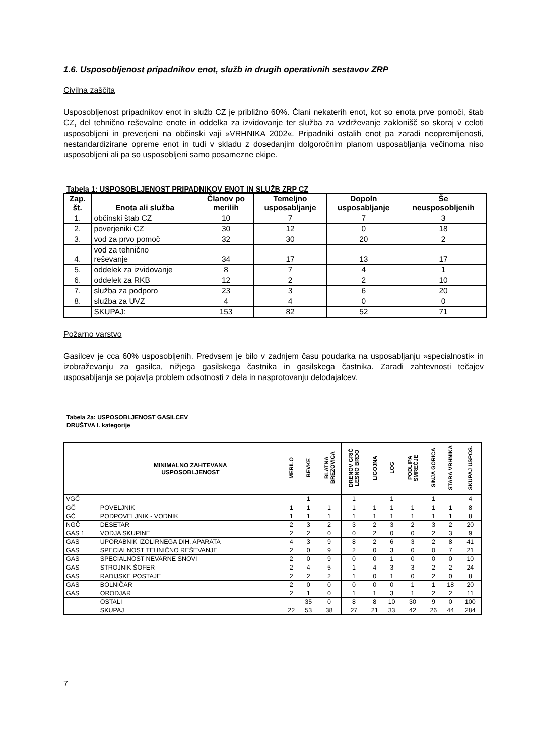1.6. Usposobljenost pripadnikov enot, služb in drugih operativnih sestavov ZRP
Civilna zaščita
Usposobljenost pripadnikov enot in služb CZ je približno 60%. Člani nekaterih enot, kot so enota prve pomoči, štab CZ, del tehnično reševalne enote in oddelka za izvidovanje ter služba za vzdrževanje zaklonišč so skoraj v celoti usposobljeni in preverjeni na občinski vaji »VRHNIKA 2002«. Pripadniki ostalih enot pa zaradi neopremljenosti, nestandardizirane opreme enot in tudi v skladu z dosedanjim dolgoročnim planom usposabljanja večinoma niso usposobljeni ali pa so usposobljeni samo posamezne ekipe.
Tabela 1: USPOSOBLJENOST PRIPADNIKOV ENOT IN SLUŽB ZRP CZ
| Zap. št. | Enota ali služba | Članov po merilih | Temeljno usposabljanje | Dopoln usposabljanje | Še neusposobljenih |
| --- | --- | --- | --- | --- | --- |
| 1. | občinski štab CZ | 10 | 7 | 7 | 3 |
| 2. | poverjeniki CZ | 30 | 12 | 0 | 18 |
| 3. | vod za prvo pomoč | 32 | 30 | 20 | 2 |
| 4. | vod za tehnično reševanje | 34 | 17 | 13 | 17 |
| 5. | oddelek za izvidovanje | 8 | 7 | 4 | 1 |
| 6. | oddelek za RKB | 12 | 2 | 2 | 10 |
| 7. | služba za podporo | 23 | 3 | 6 | 20 |
| 8. | služba za UVZ | 4 | 4 | 0 | 0 |
| | SKUPAJ: | 153 | 82 | 52 | 71 |
Požarno varstvo
Gasilcev je cca 60% usposobljenih. Predvsem je bilo v zadnjem času poudarka na usposabljanju »specialnosti« in izobraževanju za gasilca, nižjega gasilskega častnika in gasilskega častnika. Zaradi zahtevnosti tečajev usposabljanja se pojavlja problem odsotnosti z dela in nasprotovanju delodajalcev.
Tabela 2a: USPOSOBLJENOST GASILCEV
DRUŠTVA I. kategorije
| | MINIMALNO ZAHTEVANA USPOSOBLJENOST | MERILO | BEVKE | BLATNA BREZOVICA | DRENOV GRIČ LESNO BRDO | LIGOJNA | LOG | PODLIPA SMREČJE | SINJA GORICA | STARA VRHNIKA | SKUPAJ USPOS. |
| --- | --- | --- | --- | --- | --- | --- | --- | --- | --- | --- | --- |
| VGČ | | | 1 | | 1 | | 1 | | 1 | | 4 |
| GČ | POVELJNIK | 1 | 1 | 1 | 1 | 1 | 1 | 1 | 1 | 1 | 8 |
| GČ | PODPOVELJNIK - VODNIK | 1 | 1 | 1 | 1 | 1 | 1 | 1 | 1 | 1 | 8 |
| NGČ | DESETAR | 2 | 3 | 2 | 3 | 2 | 3 | 2 | 3 | 2 | 20 |
| GAS 1 | VODJA SKUPINE | 2 | 2 | 0 | 0 | 2 | 0 | 0 | 2 | 3 | 9 |
| GAS | UPORABNIK IZOLIRNEGA DIH. APARATA | 4 | 3 | 9 | 8 | 2 | 6 | 3 | 2 | 8 | 41 |
| GAS | SPECIALNOST TEHNIČNO REŠEVANJE | 2 | 0 | 9 | 2 | 0 | 3 | 0 | 0 | 7 | 21 |
| GAS | SPECIALNOST NEVARNE SNOVI | 2 | 0 | 9 | 0 | 0 | 1 | 0 | 0 | 0 | 10 |
| GAS | STROJNIK ŠOFER | 2 | 4 | 5 | 1 | 4 | 3 | 3 | 2 | 2 | 24 |
| GAS | RADIJSKE POSTAJE | 2 | 2 | 2 | 1 | 0 | 1 | 0 | 2 | 0 | 8 |
| GAS | BOLNIČAR | 2 | 0 | 0 | 0 | 0 | 0 | 1 | 1 | 18 | 20 |
| GAS | ORODJAR | 2 | 1 | 0 | 1 | 1 | 3 | 1 | 2 | 2 | 11 |
| | OSTALI | | 35 | 0 | 8 | 8 | 10 | 30 | 9 | 0 | 100 |
| | SKUPAJ | 22 | 53 | 38 | 27 | 21 | 33 | 42 | 26 | 44 | 284 |
7